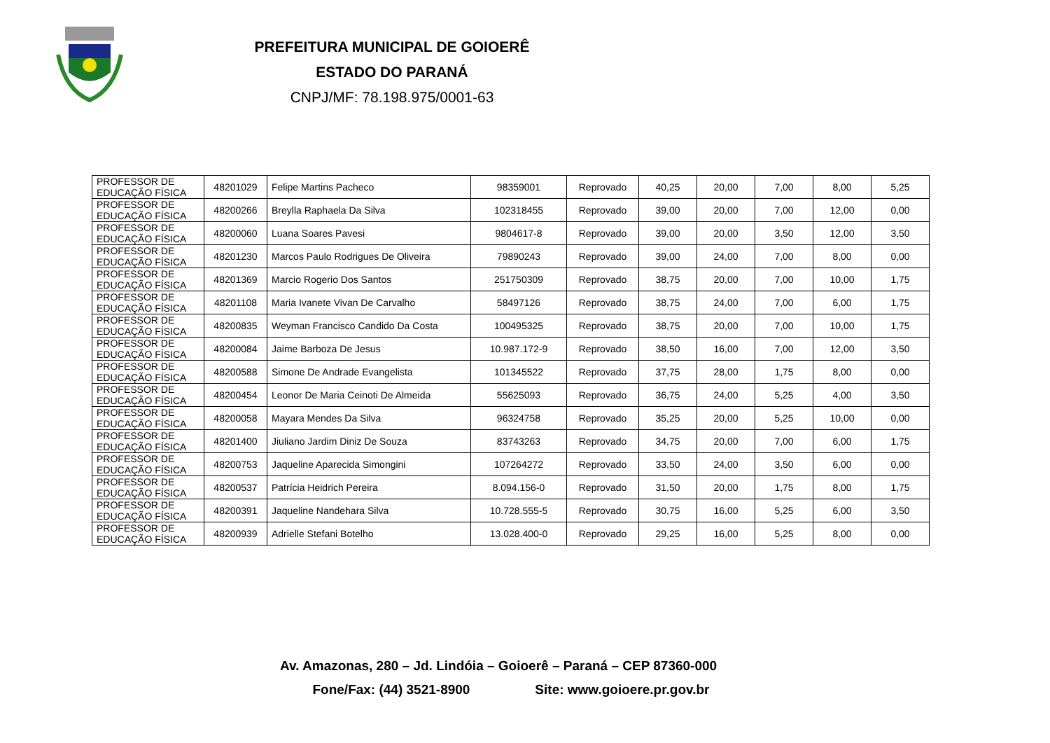PREFEITURA MUNICIPAL DE GOIOERÊ
ESTADO DO PARANÁ
CNPJ/MF: 78.198.975/0001-63
| PROFESSOR DE EDUCAÇÃO FÍSICA | 48201029 | Felipe Martins Pacheco | 98359001 | Reprovado | 40,25 | 20,00 | 7,00 | 8,00 | 5,25 |
| PROFESSOR DE EDUCAÇÃO FÍSICA | 48200266 | Breylla Raphaela Da Silva | 102318455 | Reprovado | 39,00 | 20,00 | 7,00 | 12,00 | 0,00 |
| PROFESSOR DE EDUCAÇÃO FÍSICA | 48200060 | Luana Soares Pavesi | 9804617-8 | Reprovado | 39,00 | 20,00 | 3,50 | 12,00 | 3,50 |
| PROFESSOR DE EDUCAÇÃO FÍSICA | 48201230 | Marcos Paulo Rodrigues De Oliveira | 79890243 | Reprovado | 39,00 | 24,00 | 7,00 | 8,00 | 0,00 |
| PROFESSOR DE EDUCAÇÃO FÍSICA | 48201369 | Marcio Rogerio Dos Santos | 251750309 | Reprovado | 38,75 | 20,00 | 7,00 | 10,00 | 1,75 |
| PROFESSOR DE EDUCAÇÃO FÍSICA | 48201108 | Maria Ivanete Vivan De Carvalho | 58497126 | Reprovado | 38,75 | 24,00 | 7,00 | 6,00 | 1,75 |
| PROFESSOR DE EDUCAÇÃO FÍSICA | 48200835 | Weyman Francisco Candido Da Costa | 100495325 | Reprovado | 38,75 | 20,00 | 7,00 | 10,00 | 1,75 |
| PROFESSOR DE EDUCAÇÃO FÍSICA | 48200084 | Jaime Barboza De Jesus | 10.987.172-9 | Reprovado | 38,50 | 16,00 | 7,00 | 12,00 | 3,50 |
| PROFESSOR DE EDUCAÇÃO FÍSICA | 48200588 | Simone De Andrade Evangelista | 101345522 | Reprovado | 37,75 | 28,00 | 1,75 | 8,00 | 0,00 |
| PROFESSOR DE EDUCAÇÃO FÍSICA | 48200454 | Leonor De Maria Ceinoti De Almeida | 55625093 | Reprovado | 36,75 | 24,00 | 5,25 | 4,00 | 3,50 |
| PROFESSOR DE EDUCAÇÃO FÍSICA | 48200058 | Mayara Mendes Da Silva | 96324758 | Reprovado | 35,25 | 20,00 | 5,25 | 10,00 | 0,00 |
| PROFESSOR DE EDUCAÇÃO FÍSICA | 48201400 | Jiuliano Jardim Diniz De Souza | 83743263 | Reprovado | 34,75 | 20,00 | 7,00 | 6,00 | 1,75 |
| PROFESSOR DE EDUCAÇÃO FÍSICA | 48200753 | Jaqueline Aparecida Simongini | 107264272 | Reprovado | 33,50 | 24,00 | 3,50 | 6,00 | 0,00 |
| PROFESSOR DE EDUCAÇÃO FÍSICA | 48200537 | Patrícia Heidrich Pereira | 8.094.156-0 | Reprovado | 31,50 | 20,00 | 1,75 | 8,00 | 1,75 |
| PROFESSOR DE EDUCAÇÃO FÍSICA | 48200391 | Jaqueline Nandehara Silva | 10.728.555-5 | Reprovado | 30,75 | 16,00 | 5,25 | 6,00 | 3,50 |
| PROFESSOR DE EDUCAÇÃO FÍSICA | 48200939 | Adrielle Stefani Botelho | 13.028.400-0 | Reprovado | 29,25 | 16,00 | 5,25 | 8,00 | 0,00 |
Av. Amazonas, 280 – Jd. Lindóia – Goioerê – Paraná – CEP 87360-000
Fone/Fax: (44) 3521-8900 Site: www.goioere.pr.gov.br